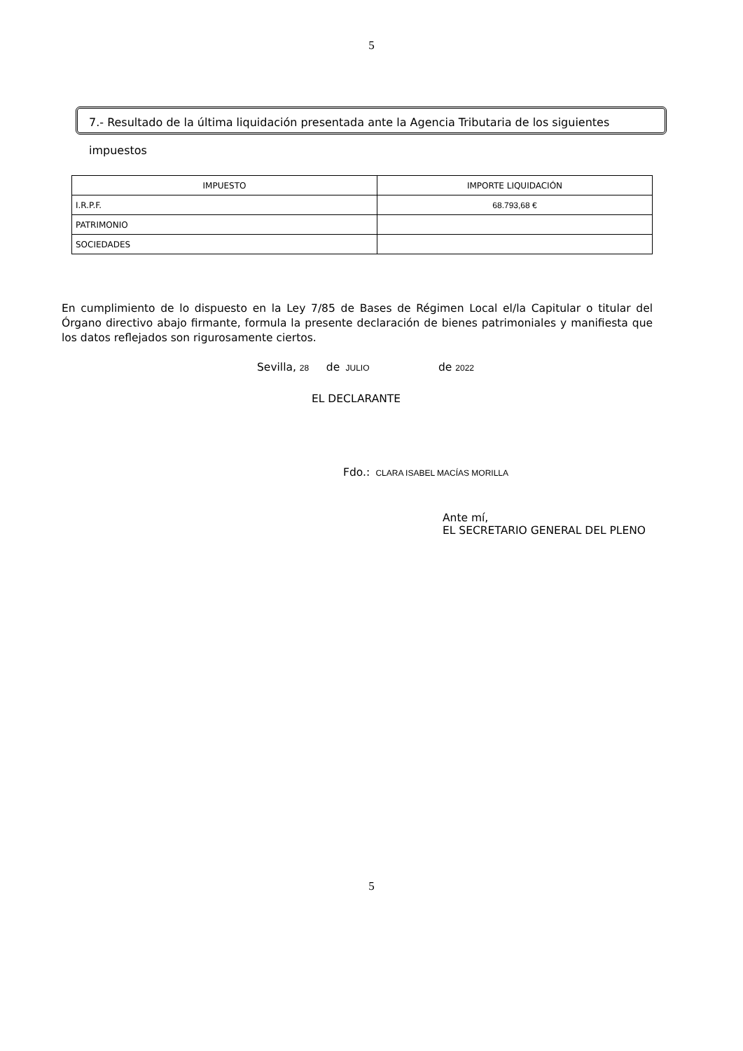5
7.- Resultado de la última liquidación presentada ante la Agencia Tributaria de los siguientes impuestos
| IMPUESTO | IMPORTE LIQUIDACIÓN |
| --- | --- |
| I.R.P.F. | 68.793,68 € |
| PATRIMONIO | |
| SOCIEDADES | |
En cumplimiento de lo dispuesto en la Ley 7/85 de Bases de Régimen Local el/la Capitular o titular del Órgano directivo abajo firmante, formula la presente declaración de bienes patrimoniales y manifiesta que los datos reflejados son rigurosamente ciertos.
Sevilla, 28 de JULIO de 2022
EL DECLARANTE
Fdo.: CLARA ISABEL MACÍAS MORILLA
Ante mí,
EL SECRETARIO GENERAL DEL PLENO
5